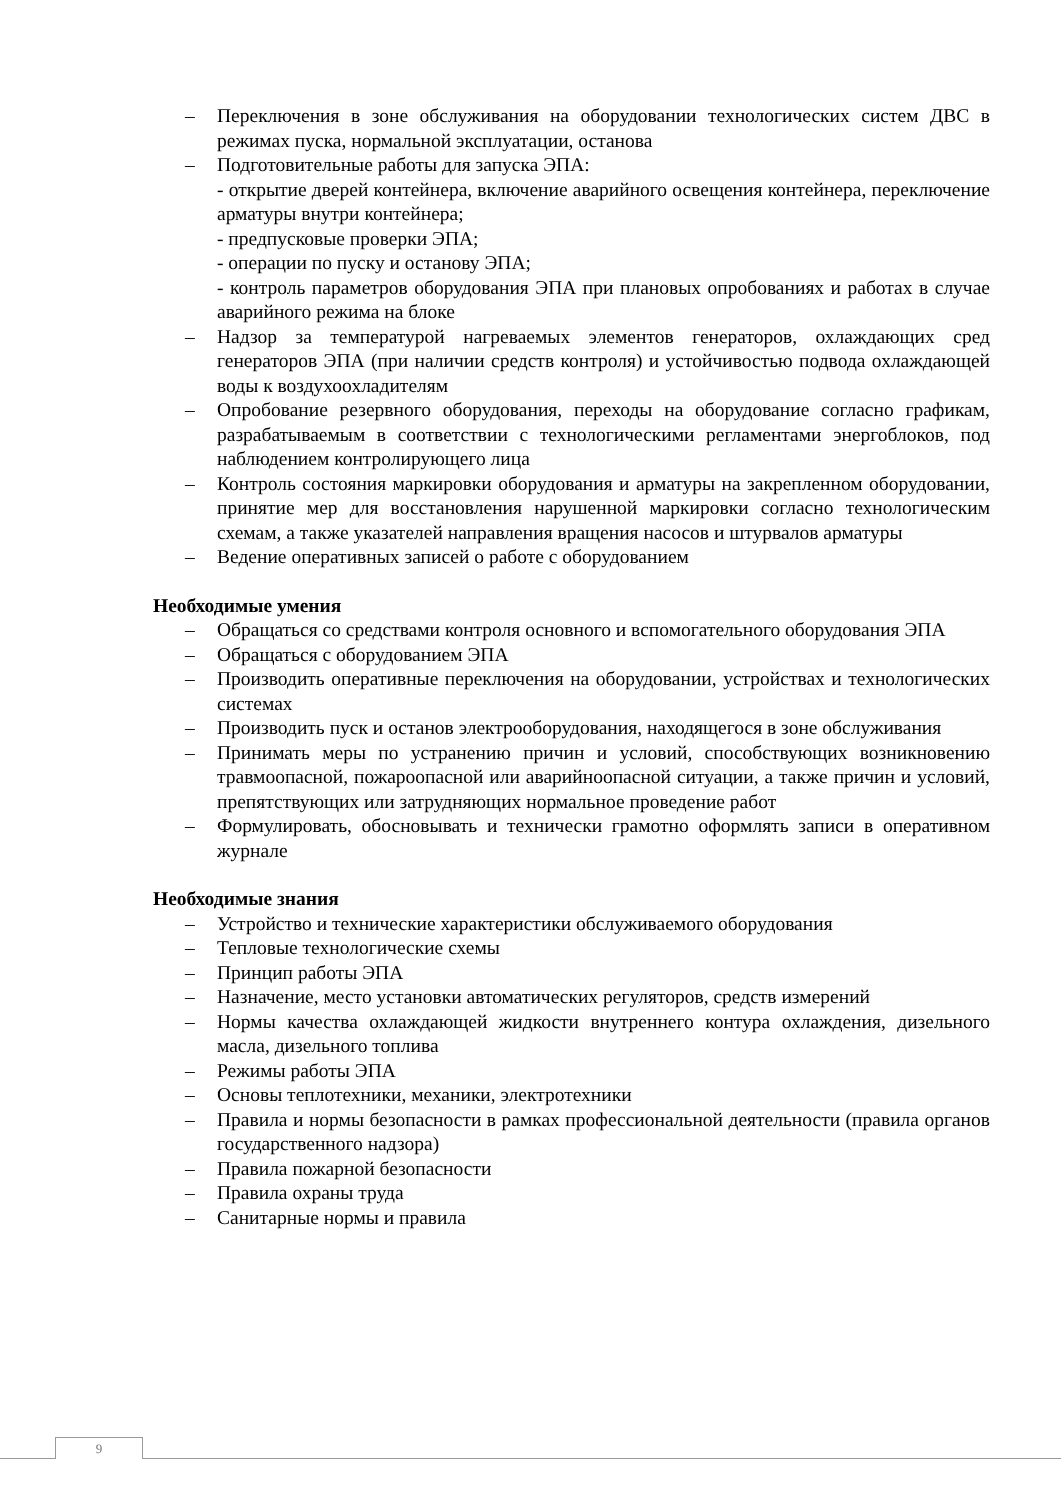– Переключения в зоне обслуживания на оборудовании технологических систем ДВС в режимах пуска, нормальной эксплуатации, останова
– Подготовительные работы для запуска ЭПА:
- открытие дверей контейнера, включение аварийного освещения контейнера, переключение арматуры внутри контейнера;
- предпусковые проверки ЭПА;
- операции по пуску и останову ЭПА;
- контроль параметров оборудования ЭПА при плановых опробованиях и работах в случае аварийного режима на блоке
– Надзор за температурой нагреваемых элементов генераторов, охлаждающих сред генераторов ЭПА (при наличии средств контроля) и устойчивостью подвода охлаждающей воды к воздухоохладителям
– Опробование резервного оборудования, переходы на оборудование согласно графикам, разрабатываемым в соответствии с технологическими регламентами энергоблоков, под наблюдением контролирующего лица
– Контроль состояния маркировки оборудования и арматуры на закрепленном оборудовании, принятие мер для восстановления нарушенной маркировки согласно технологическим схемам, а также указателей направления вращения насосов и штурвалов арматуры
– Ведение оперативных записей о работе с оборудованием
Необходимые умения
– Обращаться со средствами контроля основного и вспомогательного оборудования ЭПА
– Обращаться с оборудованием ЭПА
– Производить оперативные переключения на оборудовании, устройствах и технологических системах
– Производить пуск и останов электрооборудования, находящегося в зоне обслуживания
– Принимать меры по устранению причин и условий, способствующих возникновению травмоопасной, пожароопасной или аварийноопасной ситуации, а также причин и условий, препятствующих или затрудняющих нормальное проведение работ
– Формулировать, обосновывать и технически грамотно оформлять записи в оперативном журнале
Необходимые знания
– Устройство и технические характеристики обслуживаемого оборудования
– Тепловые технологические схемы
– Принцип работы ЭПА
– Назначение, место установки автоматических регуляторов, средств измерений
– Нормы качества охлаждающей жидкости внутреннего контура охлаждения, дизельного масла, дизельного топлива
– Режимы работы ЭПА
– Основы теплотехники, механики, электротехники
– Правила и нормы безопасности в рамках профессиональной деятельности (правила органов государственного надзора)
– Правила пожарной безопасности
– Правила охраны труда
– Санитарные нормы и правила
9